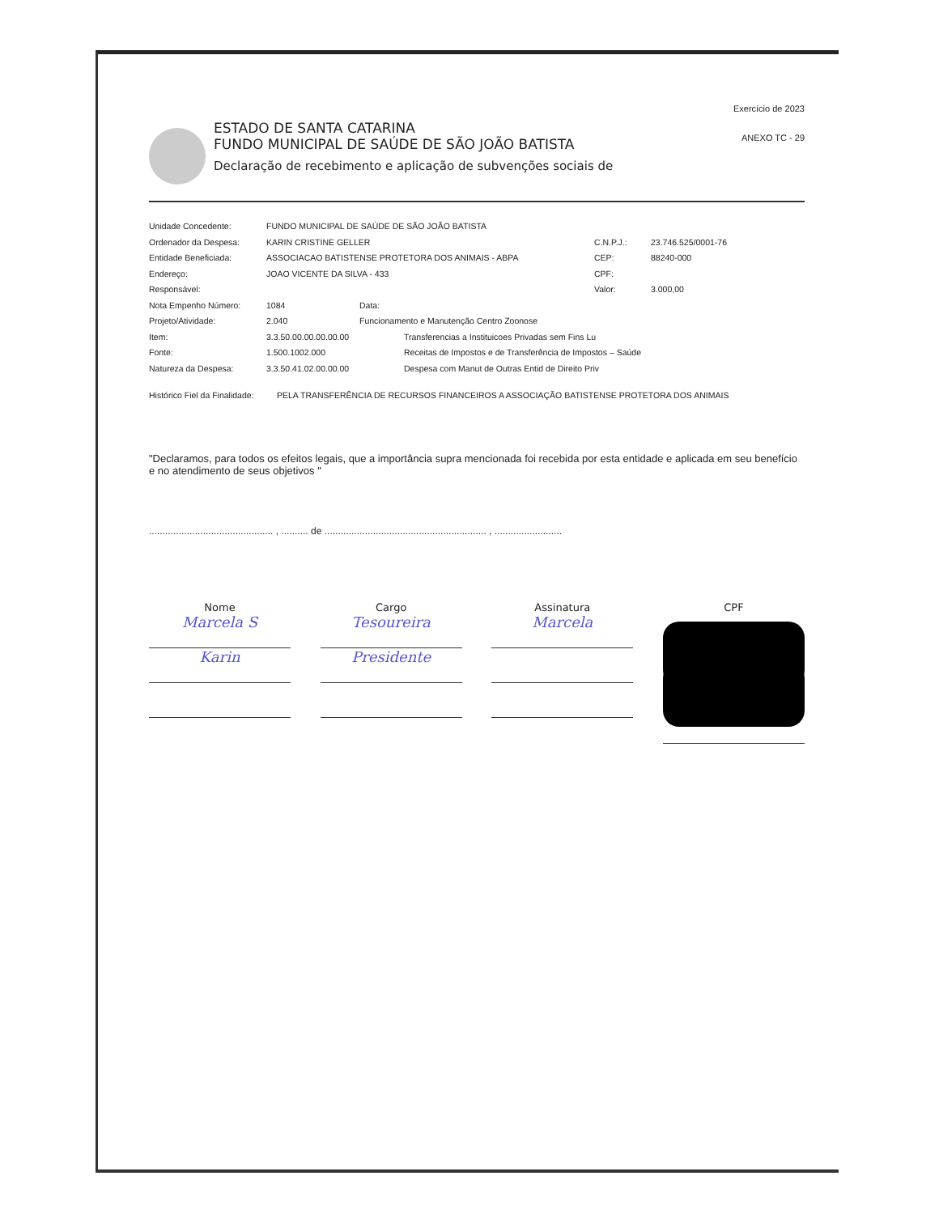ESTADO DE SANTA CATARINA
FUNDO MUNICIPAL DE SAÚDE DE SÃO JOÃO BATISTA
Declaração de recebimento e aplicação de subvenções sociais de
Exercício de 2023
ANEXO TC - 29
Unidade Concedente: FUNDO MUNICIPAL DE SAÚDE DE SÃO JOÃO BATISTA
Ordenador da Despesa: KARIN CRISTINE GELLER C.N.P.J.: 23.746.525/0001-76
Entidade Beneficiada: ASSOCIACAO BATISTENSE PROTETORA DOS ANIMAIS - ABPA CEP: 88240-000
Endereço: JOAO VICENTE DA SILVA - 433 CPF:
Responsável: Valor: 3.000,00
Nota Empenho Número: 1084 Data:
Projeto/Atividade: 2.040 Funcionamento e Manutenção Centro Zoonose
Item: 3.3.50.00.00.00.00.00 Transferencias a Instituicoes Privadas sem Fins Lu
Fonte: 1.500.1002.000 Receitas de Impostos e de Transferência de Impostos – Saúde
Natureza da Despesa: 3.3.50.41.02.00.00.00 Despesa com Manut de Outras Entid de Direito Priv
Histórico Fiel da Finalidade: PELA TRANSFERÊNCIA DE RECURSOS FINANCEIROS A ASSOCIAÇÃO BATISTENSE PROTETORA DOS ANIMAIS
"Declaramos, para todos os efeitos legais, que a importância supra mencionada foi recebida por esta entidade e aplicada em seu benefício e no atendimento de seus objetivos "
.............................................. , .......... de ............................................................ , .........................
Nome
Marcela S
Karin
Cargo
Tesoureira
Presidente
Assinatura
Marcela
CPF